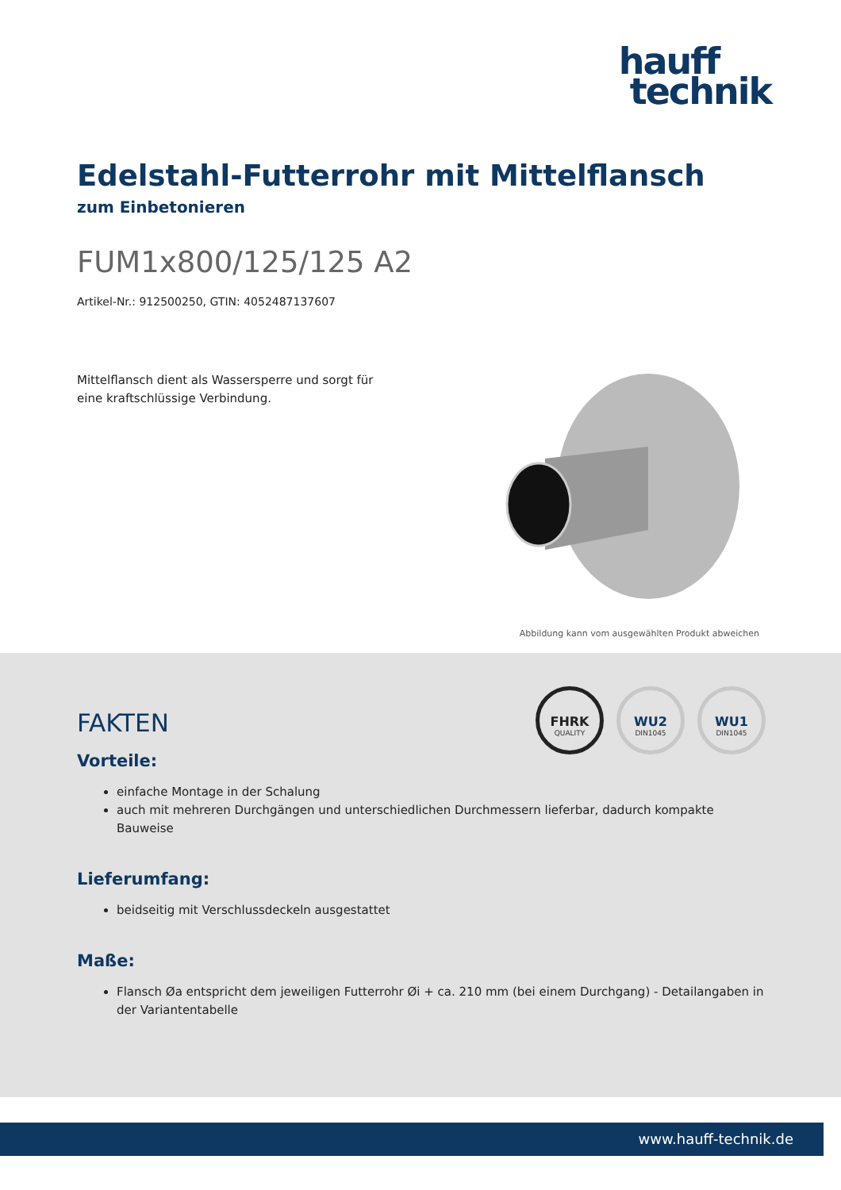hauff
technik
Edelstahl-Futterrohr mit Mittelflansch
zum Einbetonieren
FUM1x800/125/125 A2
Artikel-Nr.: 912500250, GTIN: 4052487137607
Mittelflansch dient als Wassersperre und sorgt für eine kraftschlüssige Verbindung.
Abbildung kann vom ausgewählten Produkt abweichen
FHRK
QUALITY
WU2
DIN1045
WU1
DIN1045
FAKTEN
Vorteile:
einfache Montage in der Schalung
auch mit mehreren Durchgängen und unterschiedlichen Durchmessern lieferbar, dadurch kompakte Bauweise
Lieferumfang:
beidseitig mit Verschlussdeckeln ausgestattet
Maße:
Flansch Øa entspricht dem jeweiligen Futterrohr Øi + ca. 210 mm (bei einem Durchgang) - Detailangaben in der Variantentabelle
www.hauff-technik.de